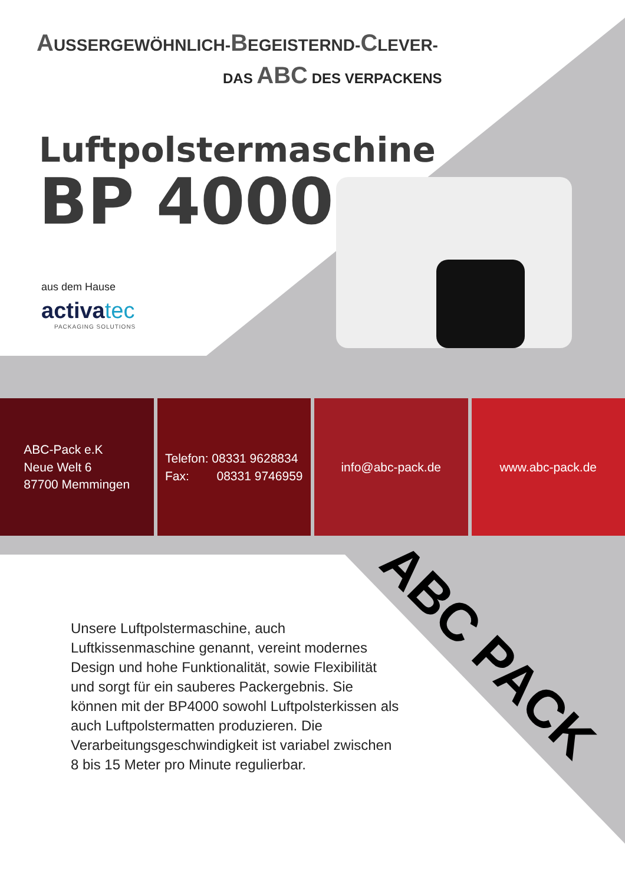ABC PACK
AUSSERGEWÖHNLICH-BEGEISTERND-CLEVER-
DAS ABC DES VERPACKENS
Luftpolstermaschine
BP 4000
aus dem Hause
activatec
PACKAGING SOLUTIONS
ABC-Pack e.K
Neue Welt 6
87700 Memmingen
Telefon: 08331 9628834
Fax: 08331 9746959
info@abc-pack.de www.abc-pack.de
Unsere Luftpolstermaschine, auch Luftkissenmaschine genannt, vereint modernes Design und hohe Funktionalität, sowie Flexibilität und sorgt für ein sauberes Packergebnis. Sie können mit der BP4000 sowohl Luftpolsterkissen als auch Luftpolstermatten produzieren. Die Verarbeitungsgeschwindigkeit ist variabel zwischen 8 bis 15 Meter pro Minute regulierbar.